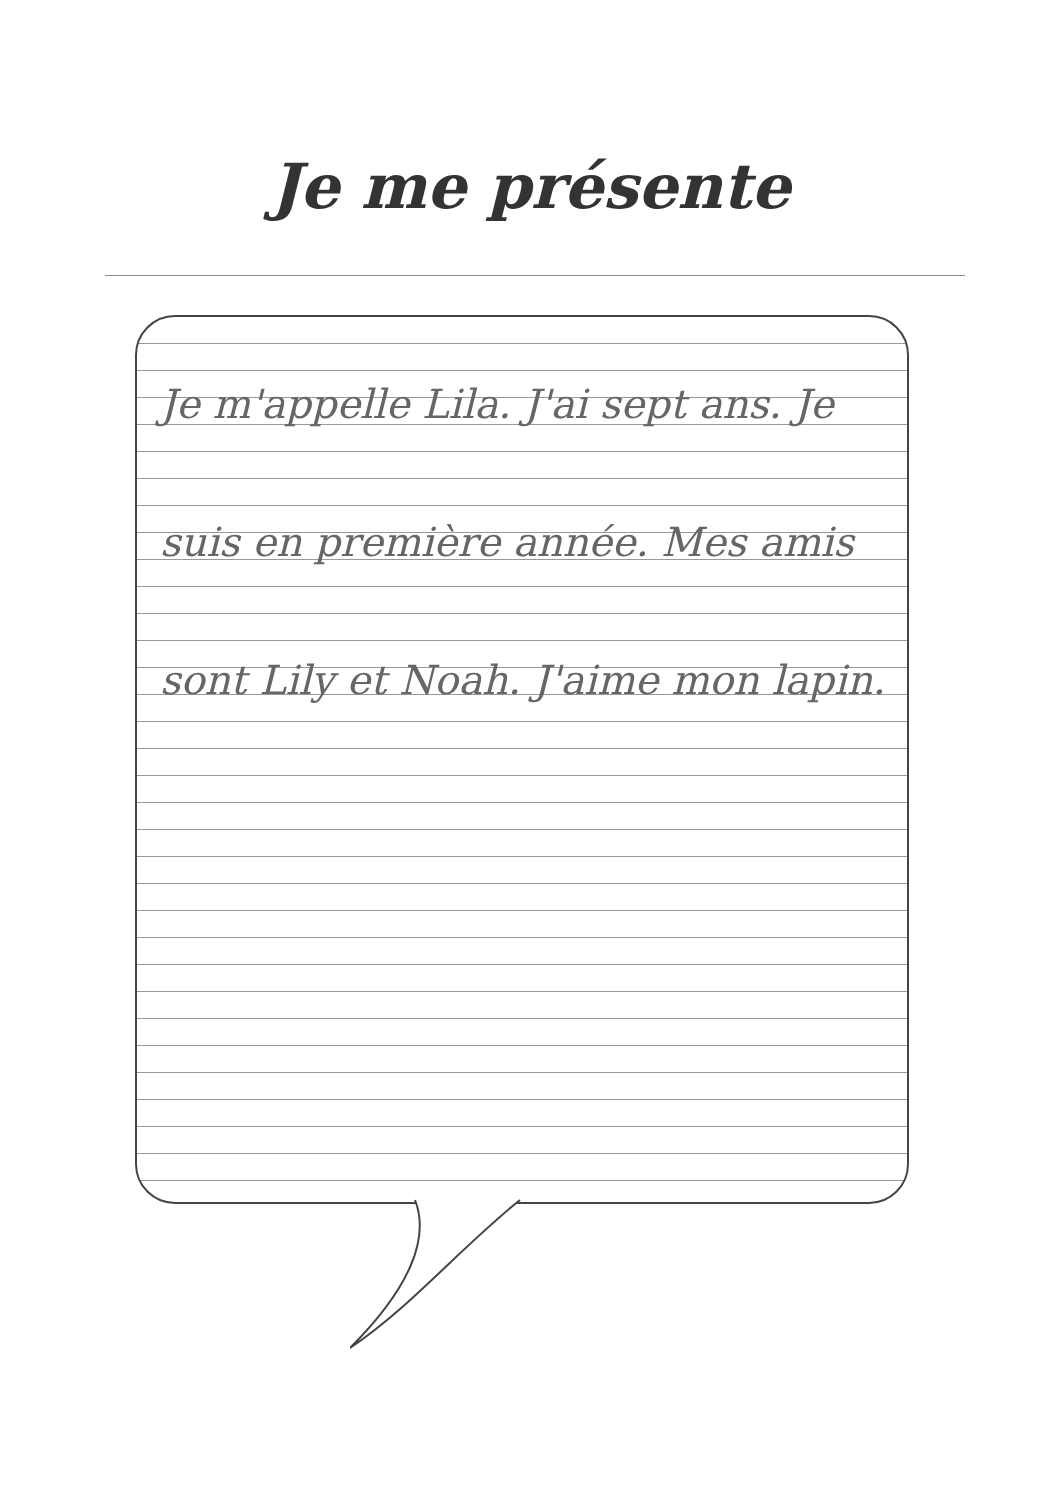Je me présente
Je m'appelle Lila. J'ai sept ans. Je suis en première année. Mes amis sont Lily et Noah. J'aime mon lapin.